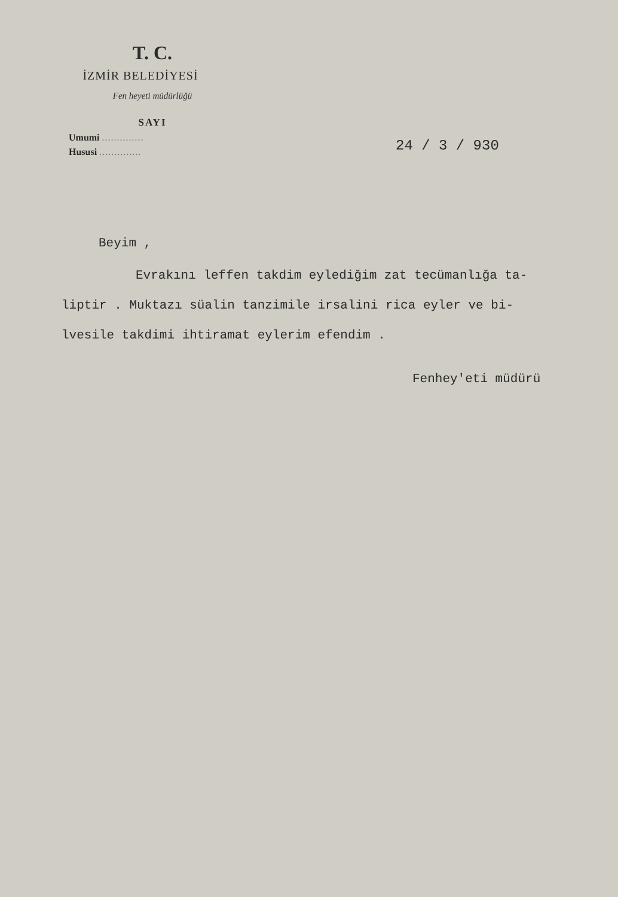T. C.
İZMİR BELEDİYESİ
Fen heyeti müdürlüğü
SAYI
Umumi ..............
Hususi ..............
24 / 3 / 930
Beyim ,
Evrakını leffen takdim eylediğim zat tecümanlığa ta-
liptir . Muktazı süalin tanzimile irsalini rica eyler ve bi-
lvesile takdimi ihtiramat eylerim efendim .
Fenhey'eti müdürü